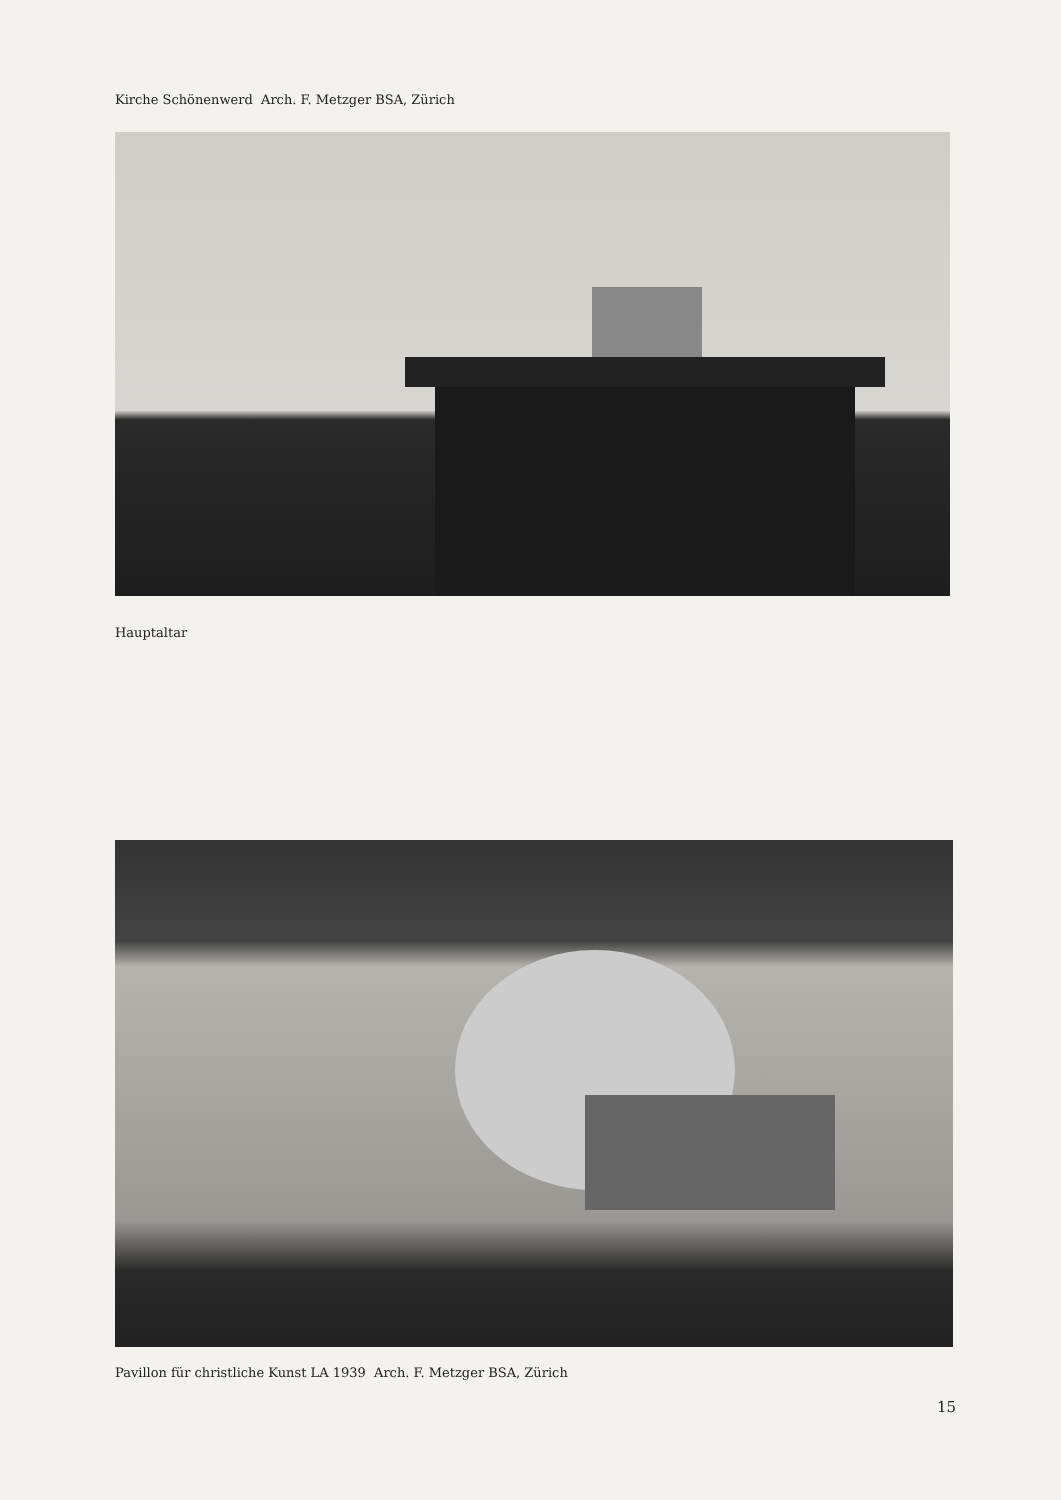Kirche Schönenwerd Arch. F. Metzger BSA, Zürich
Hauptaltar
Pavillon für christliche Kunst LA 1939 Arch. F. Metzger BSA, Zürich
15